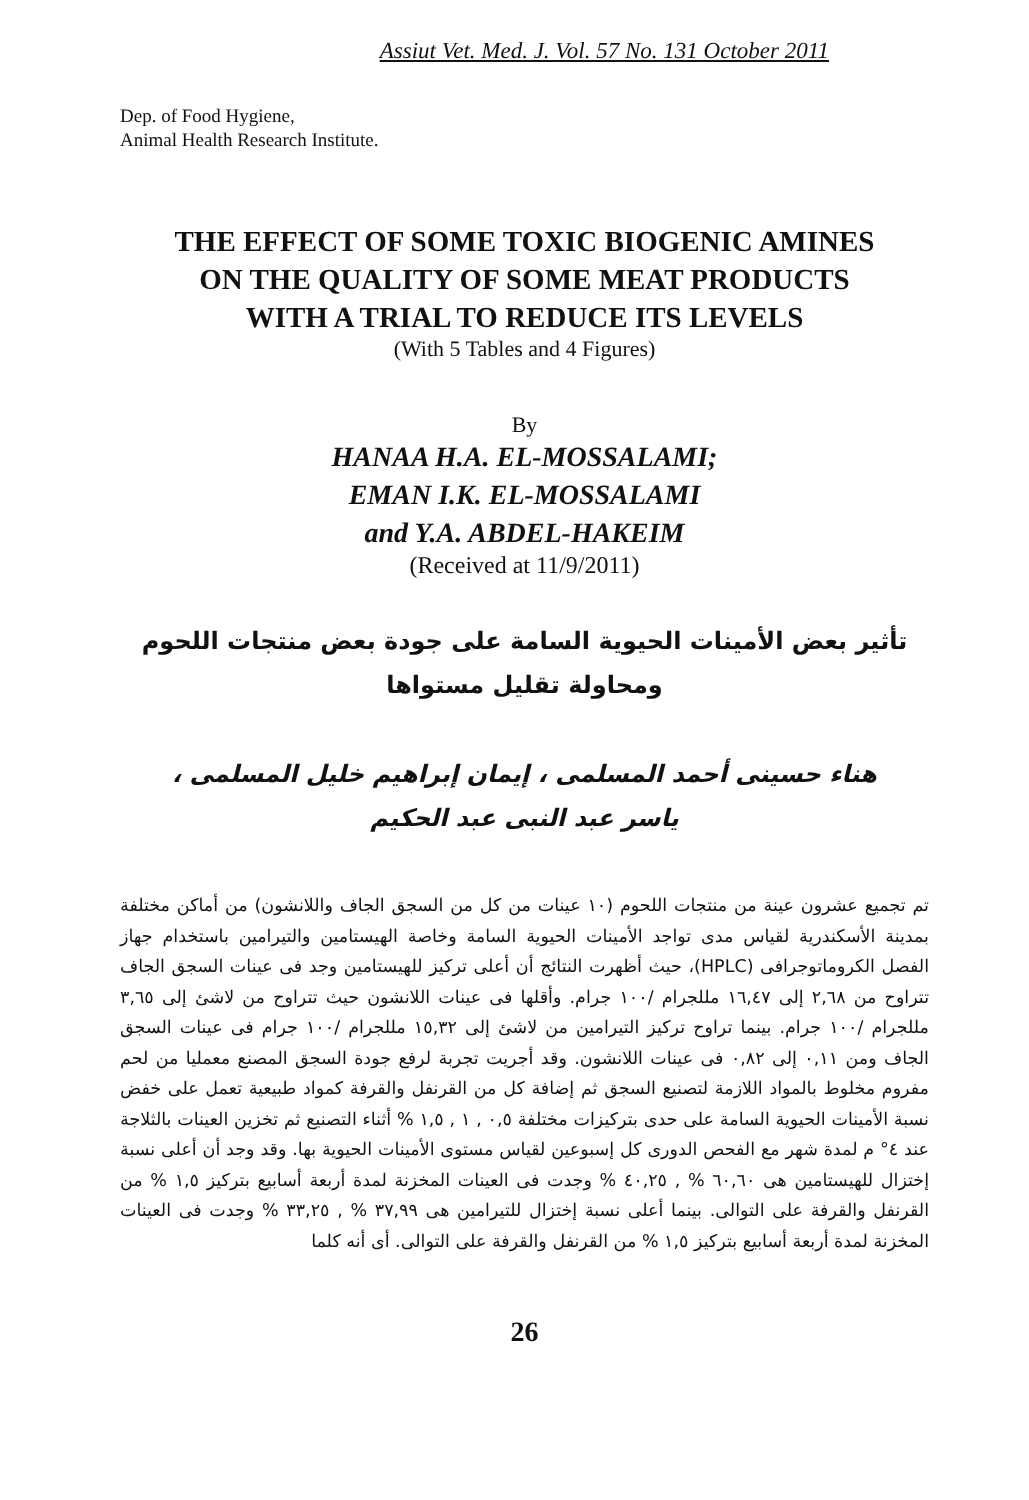Assiut Vet. Med. J. Vol. 57 No. 131 October 2011
Dep. of Food Hygiene,
Animal Health Research Institute.
THE EFFECT OF SOME TOXIC BIOGENIC AMINES
ON THE QUALITY OF SOME MEAT PRODUCTS
WITH A TRIAL TO REDUCE ITS LEVELS
(With 5 Tables and 4 Figures)
By
HANAA H.A. EL-MOSSALAMI;
EMAN I.K. EL-MOSSALAMI
and Y.A. ABDEL-HAKEIM
(Received at 11/9/2011)
تأثير بعض الأمينات الحيوية السامة على جودة بعض منتجات اللحوم
ومحاولة تقليل مستواها
هناء حسينى أحمد المسلمى ، إيمان إبراهيم خليل المسلمى ،
ياسر عبد النبى عبد الحكيم
تم تجميع عشرون عينة من منتجات اللحوم (١٠ عينات من كل من السجق الجاف واللانشون) من أماكن مختلفة بمدينة الأسكندرية لقياس مدى تواجد الأمينات الحيوية السامة وخاصة الهيستامين والتيرامين باستخدام جهاز الفصل الكروماتوجرافى (HPLC)، حيث أظهرت النتائج أن أعلى تركيز للهيستامين وجد فى عينات السجق الجاف تتراوح من ٢,٦٨ إلى ١٦,٤٧ مللجرام /١٠٠ جرام. وأقلها فى عينات اللانشون حيث تتراوح من لاشئ إلى ٣,٦٥ مللجرام /١٠٠ جرام. بينما تراوح تركيز التيرامين من لاشئ إلى ١٥,٣٢ مللجرام /١٠٠ جرام فى عينات السجق الجاف ومن ٠,١١ إلى ٠,٨٢ فى عينات اللانشون. وقد أجريت تجربة لرفع جودة السجق المصنع معمليا من لحم مفروم مخلوط بالمواد اللازمة لتصنيع السجق ثم إضافة كل من القرنفل والقرفة كمواد طبيعية تعمل على خفض نسبة الأمينات الحيوية السامة على حدى بتركيزات مختلفة ٠,٥ , ١ , ١,٥ % أثناء التصنيع ثم تخزين العينات بالثلاجة عند ٤° م لمدة شهر مع الفحص الدورى كل إسبوعين لقياس مستوى الأمينات الحيوية بها. وقد وجد أن أعلى نسبة إختزال للهيستامين هى ٦٠,٦٠ % , ٤٠,٢٥ % وجدت فى العينات المخزنة لمدة أربعة أسابيع بتركيز ١,٥ % من القرنفل والقرفة على التوالى. بينما أعلى نسبة إختزال للتيرامين هى ٣٧,٩٩ % , ٣٣,٢٥ % وجدت فى العينات المخزنة لمدة أربعة أسابيع بتركيز ١,٥ % من القرنفل والقرفة على التوالى. أى أنه كلما
26